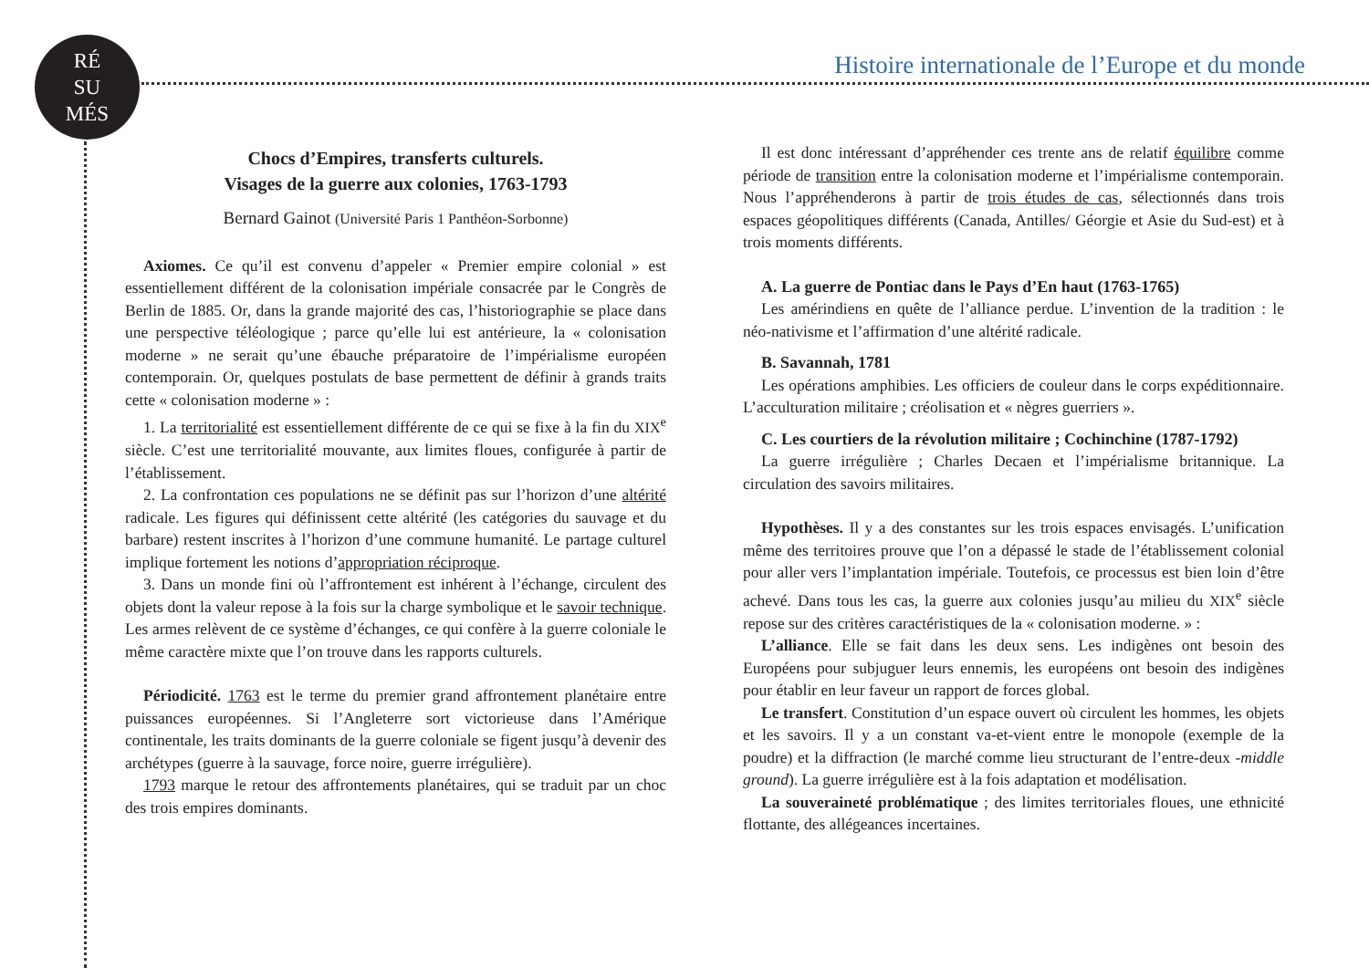RÉ
SU
MÉS
Histoire internationale de l’Europe et du monde
Chocs d’Empires, transferts culturels.
Visages de la guerre aux colonies, 1763-1793
Bernard Gainot (Université Paris 1 Panthéon-Sorbonne)
Axiomes. Ce qu’il est convenu d’appeler « Premier empire colonial » est essentiellement différent de la colonisation impériale consacrée par le Congrès de Berlin de 1885. Or, dans la grande majorité des cas, l’historiographie se place dans une perspective téléologique ; parce qu’elle lui est antérieure, la « colonisation moderne » ne serait qu’une ébauche préparatoire de l’impérialisme européen contemporain. Or, quelques postulats de base permettent de définir à grands traits cette « colonisation moderne » :
1. La territorialité est essentiellement différente de ce qui se fixe à la fin du XIX<sup>e</sup> siècle. C’est une territorialité mouvante, aux limites floues, configurée à partir de l’établissement.
2. La confrontation ces populations ne se définit pas sur l’horizon d’une altérité radicale. Les figures qui définissent cette altérité (les catégories du sauvage et du barbare) restent inscrites à l’horizon d’une commune humanité. Le partage culturel implique fortement les notions d’appropriation réciproque.
3. Dans un monde fini où l’affrontement est inhérent à l’échange, circulent des objets dont la valeur repose à la fois sur la charge symbolique et le savoir technique. Les armes relèvent de ce système d’échanges, ce qui confère à la guerre coloniale le même caractère mixte que l’on trouve dans les rapports culturels.
Périodicité. 1763 est le terme du premier grand affrontement planétaire entre puissances européennes. Si l’Angleterre sort victorieuse dans l’Amérique continentale, les traits dominants de la guerre coloniale se figent jusqu’à devenir des archétypes (guerre à la sauvage, force noire, guerre irrégulière).
1793 marque le retour des affrontements planétaires, qui se traduit par un choc des trois empires dominants.
Il est donc intéressant d’appréhender ces trente ans de relatif équilibre comme période de transition entre la colonisation moderne et l’impérialisme contemporain. Nous l’appréhenderons à partir de trois études de cas, sélectionnés dans trois espaces géopolitiques différents (Canada, Antilles/ Géorgie et Asie du Sud-est) et à trois moments différents.
A. La guerre de Pontiac dans le Pays d’En haut (1763-1765)
Les amérindiens en quête de l’alliance perdue. L’invention de la tradition : le néo-nativisme et l’affirmation d’une altérité radicale.
B. Savannah, 1781
Les opérations amphibies. Les officiers de couleur dans le corps expéditionnaire. L’acculturation militaire ; créolisation et « nègres guerriers ».
C. Les courtiers de la révolution militaire ; Cochinchine (1787-1792)
La guerre irrégulière ; Charles Decaen et l’impérialisme britannique. La circulation des savoirs militaires.
Hypothèses. Il y a des constantes sur les trois espaces envisagés. L’unification même des territoires prouve que l’on a dépassé le stade de l’établissement colonial pour aller vers l’implantation impériale. Toutefois, ce processus est bien loin d’être achevé. Dans tous les cas, la guerre aux colonies jusqu’au milieu du XIX<sup>e</sup> siècle repose sur des critères caractéristiques de la « colonisation moderne. » :
L’alliance. Elle se fait dans les deux sens. Les indigènes ont besoin des Européens pour subjuguer leurs ennemis, les européens ont besoin des indigènes pour établir en leur faveur un rapport de forces global.
Le transfert. Constitution d’un espace ouvert où circulent les hommes, les objets et les savoirs. Il y a un constant va-et-vient entre le monopole (exemple de la poudre) et la diffraction (le marché comme lieu structurant de l’entre-deux -middle ground). La guerre irrégulière est à la fois adaptation et modélisation.
La souveraineté problématique ; des limites territoriales floues, une ethnicité flottante, des allégeances incertaines.